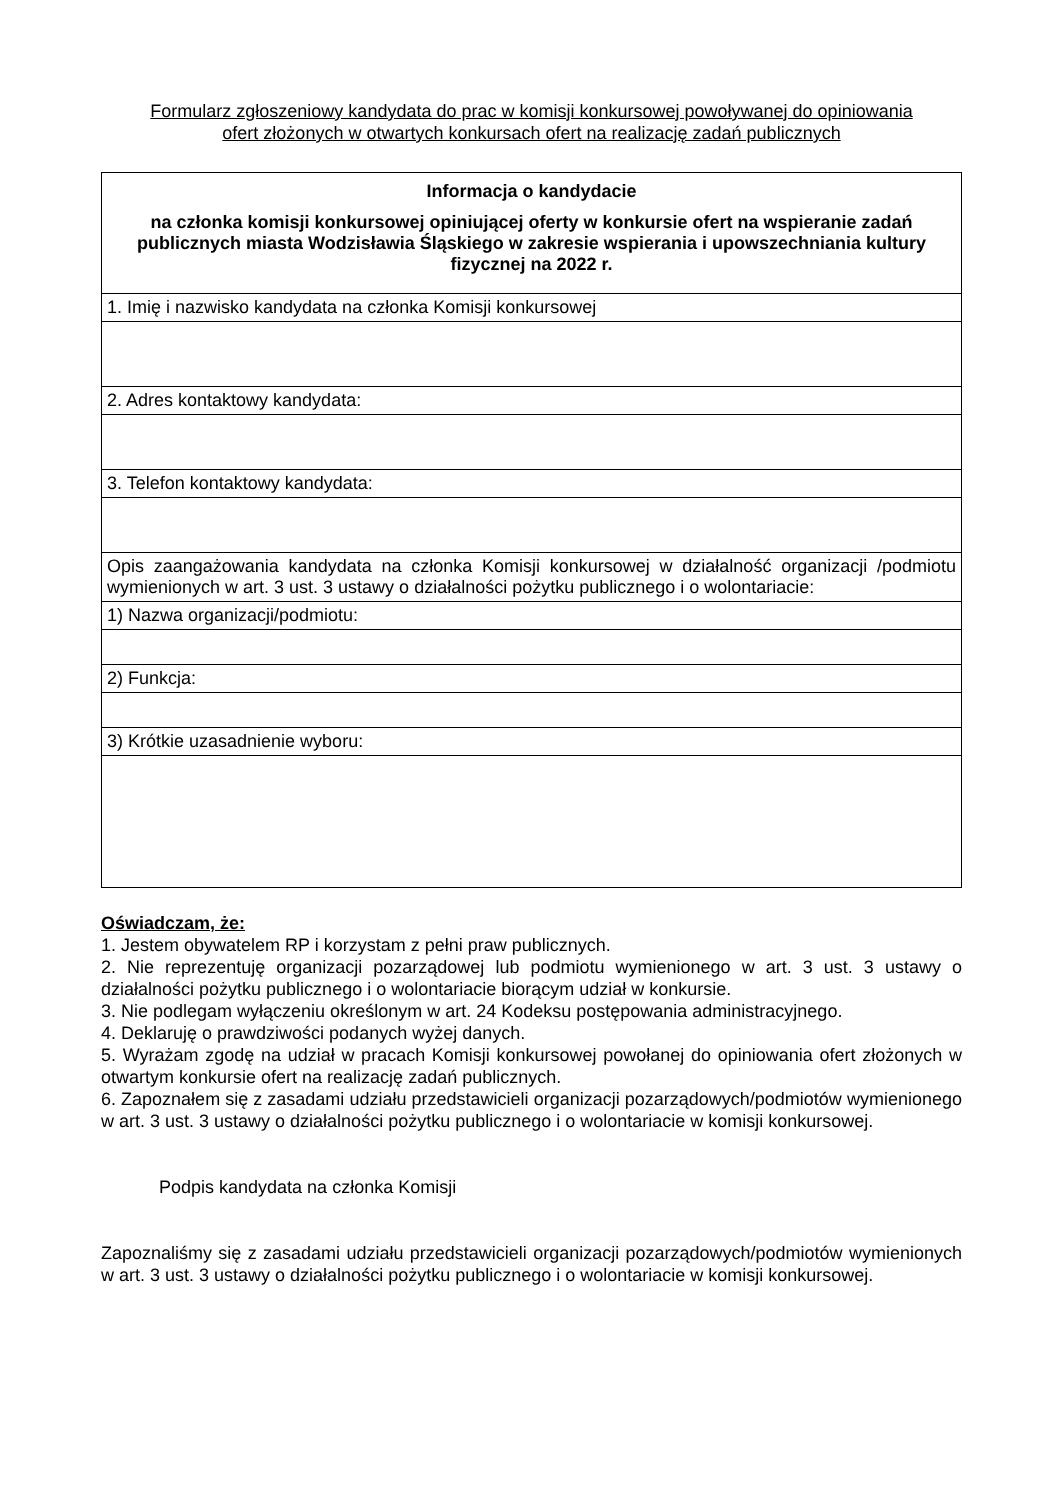Formularz zgłoszeniowy kandydata do prac w komisji konkursowej powoływanej do opiniowania
ofert złożonych w otwartych konkursach ofert na realizację zadań publicznych
| Informacja o kandydacie na członka komisji konkursowej opiniującej oferty w konkursie ofert na wspieranie zadań publicznych miasta Wodzisławia Śląskiego w zakresie wspierania i upowszechniania kultury fizycznej na 2022 r. |
| 1. Imię i nazwisko kandydata na członka Komisji konkursowej |
| 2. Adres kontaktowy kandydata: |
| 3. Telefon kontaktowy kandydata: |
| Opis zaangażowania kandydata na członka Komisji konkursowej w działalność organizacji /podmiotu wymienionych w art. 3 ust. 3 ustawy o działalności pożytku publicznego i o wolontariacie: |
| 1) Nazwa organizacji/podmiotu: |
| 2) Funkcja: |
| 3) Krótkie uzasadnienie wyboru: |
Oświadczam, że:
1. Jestem obywatelem RP i korzystam z pełni praw publicznych.
2. Nie reprezentuję organizacji pozarządowej lub podmiotu wymienionego w art. 3 ust. 3 ustawy o działalności pożytku publicznego i o wolontariacie biorącym udział w konkursie.
3. Nie podlegam wyłączeniu określonym w art. 24 Kodeksu postępowania administracyjnego.
4. Deklaruję o prawdziwości podanych wyżej danych.
5. Wyrażam zgodę na udział w pracach Komisji konkursowej powołanej do opiniowania ofert złożonych w otwartym konkursie ofert na realizację zadań publicznych.
6. Zapoznałem się z zasadami udziału przedstawicieli organizacji pozarządowych/podmiotów wymienionego w art. 3 ust. 3 ustawy o działalności pożytku publicznego i o wolontariacie w komisji konkursowej.
Podpis kandydata na członka Komisji
Zapoznaliśmy się z zasadami udziału przedstawicieli organizacji pozarządowych/podmiotów wymienionych w art. 3 ust. 3 ustawy o działalności pożytku publicznego i o wolontariacie w komisji konkursowej.